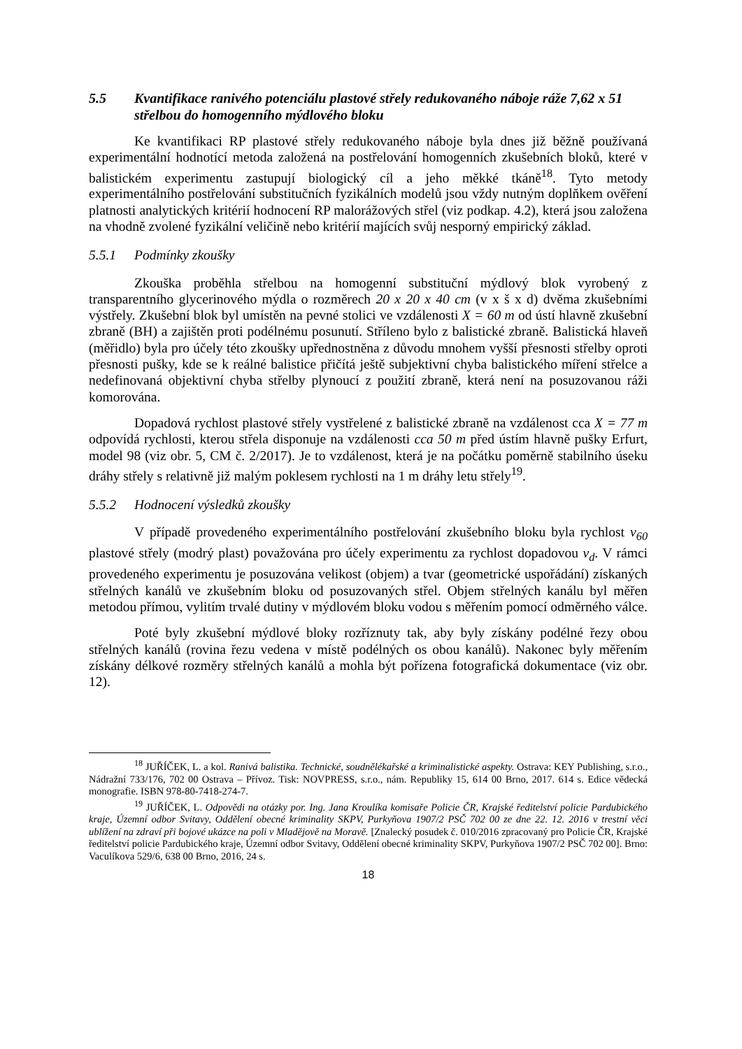5.5 Kvantifikace ranivého potenciálu plastové střely redukovaného náboje ráže 7,62 x 51 střelbou do homogenního mýdlového bloku
Ke kvantifikaci RP plastové střely redukovaného náboje byla dnes již běžně používaná experimentální hodnotící metoda založená na postřelování homogenních zkušebních bloků, které v balistickém experimentu zastupují biologický cíl a jeho měkké tkáně<sup>18</sup>. Tyto metody experimentálního postřelování substitučních fyzikálních modelů jsou vždy nutným doplňkem ověření platnosti analytických kritérií hodnocení RP malorážových střel (viz podkap. 4.2), která jsou založena na vhodně zvolené fyzikální veličině nebo kritérií majících svůj nesporný empirický základ.
5.5.1 Podmínky zkoušky
Zkouška proběhla střelbou na homogenní substituční mýdlový blok vyrobený z transparentního glycerinového mýdla o rozměrech 20 x 20 x 40 cm (v x š x d) dvěma zkušebními výstřely. Zkušební blok byl umístěn na pevné stolici ve vzdálenosti X = 60 m od ústí hlavně zkušební zbraně (BH) a zajištěn proti podélnému posunutí. Stříleno bylo z balistické zbraně. Balistická hlaveň (měřidlo) byla pro účely této zkoušky upřednostněna z důvodu mnohem vyšší přesnosti střelby oproti přesnosti pušky, kde se k reálné balistice přičítá ještě subjektivní chyba balistického míření střelce a nedefinovaná objektivní chyba střelby plynoucí z použití zbraně, která není na posuzovanou ráži komorována.
Dopadová rychlost plastové střely vystřelené z balistické zbraně na vzdálenost cca X = 77 m odpovídá rychlosti, kterou střela disponuje na vzdálenosti cca 50 m před ústím hlavně pušky Erfurt, model 98 (viz obr. 5, CM č. 2/2017). Je to vzdálenost, která je na počátku poměrně stabilního úseku dráhy střely s relativně již malým poklesem rychlosti na 1 m dráhy letu střely<sup>19</sup>.
5.5.2 Hodnocení výsledků zkoušky
V případě provedeného experimentálního postřelování zkušebního bloku byla rychlost v<sub>60</sub> plastové střely (modrý plast) považována pro účely experimentu za rychlost dopadovou v<sub>d</sub>. V rámci provedeného experimentu je posuzována velikost (objem) a tvar (geometrické uspořádání) získaných střelných kanálů ve zkušebním bloku od posuzovaných střel. Objem střelných kanálu byl měřen metodou přímou, vylitím trvalé dutiny v mýdlovém bloku vodou s měřením pomocí odměrného válce.
Poté byly zkušební mýdlové bloky rozříznuty tak, aby byly získány podélné řezy obou střelných kanálů (rovina řezu vedena v místě podélných os obou kanálů). Nakonec byly měřením získány délkové rozměry střelných kanálů a mohla být pořízena fotografická dokumentace (viz obr. 12).
<sup>18</sup> JUŘÍČEK, L. a kol. Ranivá balistika. Technické, soudnělékařské a kriminalistické aspekty. Ostrava: KEY Publishing, s.r.o., Nádražní 733/176, 702 00 Ostrava – Přívoz. Tisk: NOVPRESS, s.r.o., nám. Republiky 15, 614 00 Brno, 2017. 614 s. Edice vědecká monografie. ISBN 978-80-7418-274-7.
<sup>19</sup> JUŘÍČEK, L. Odpovědi na otázky por. Ing. Jana Kroulíka komisaře Policie ČR, Krajské ředitelství policie Pardubického kraje, Územní odbor Svitavy, Oddělení obecné kriminality SKPV, Purkyňova 1907/2 PSČ 702 00 ze dne 22. 12. 2016 v trestní věci ublížení na zdraví při bojové ukázce na poli v Mladějově na Moravě. [Znalecký posudek č. 010/2016 zpracovaný pro Policie ČR, Krajské ředitelství policie Pardubického kraje, Územní odbor Svitavy, Oddělení obecné kriminality SKPV, Purkyňova 1907/2 PSČ 702 00]. Brno: Vaculíkova 529/6, 638 00 Brno, 2016, 24 s.
18